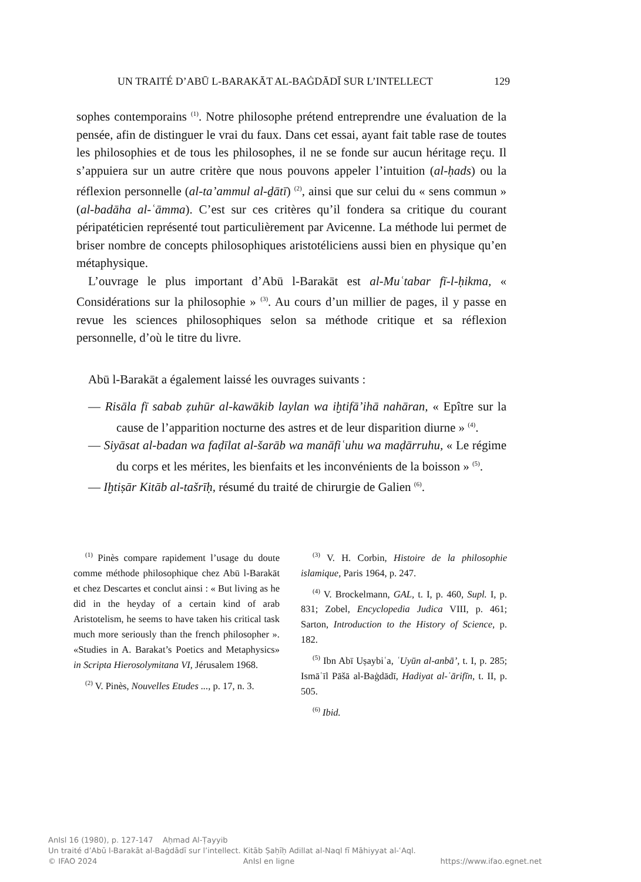UN TRAITÉ D’ABŪ L-BARAKĀT AL-BAĠDĀDĪ SUR L’INTELLECT 129
sophes contemporains <sup>(1)</sup>. Notre philosophe prétend entreprendre une évaluation de la pensée, afin de distinguer le vrai du faux. Dans cet essai, ayant fait table rase de toutes les philosophies et de tous les philosophes, il ne se fonde sur aucun héritage reçu. Il s’appuiera sur un autre critère que nous pouvons appeler l’intuition (al-ḥads) ou la réflexion personnelle (al-ta’ammul al-ḏātī) <sup>(2)</sup>, ainsi que sur celui du « sens commun » (al-badāha al-ʿāmma). C’est sur ces critères qu’il fondera sa critique du courant péripatéticien représenté tout particulièrement par Avicenne. La méthode lui permet de briser nombre de concepts philosophiques aristotéliciens aussi bien en physique qu’en métaphysique.
L’ouvrage le plus important d’Abū l-Barakāt est al-Muʿtabar fī-l-ḥikma, « Considérations sur la philosophie » <sup>(3)</sup>. Au cours d’un millier de pages, il y passe en revue les sciences philosophiques selon sa méthode critique et sa réflexion personnelle, d’où le titre du livre.
Abū l-Barakāt a également laissé les ouvrages suivants :
— Risāla fī sabab ẓuhūr al-kawākib laylan wa iḫtifā’ihā nahāran, « Epître sur la cause de l’apparition nocturne des astres et de leur disparition diurne » <sup>(4)</sup>.
— Siyāsat al-badan wa faḍīlat al-šarāb wa manāfiʿuhu wa maḍārruhu, « Le régime du corps et les mérites, les bienfaits et les inconvénients de la boisson » <sup>(5)</sup>.
— Iḫtiṣār Kitāb al-tašrīḥ, résumé du traité de chirurgie de Galien <sup>(6)</sup>.
<sup>(1)</sup> Pinès compare rapidement l’usage du doute comme méthode philosophique chez Abū l-Barakāt et chez Descartes et conclut ainsi : « But living as he did in the heyday of a certain kind of arab Aristotelism, he seems to have taken his critical task much more seriously than the french philosopher ». «Studies in A. Barakat’s Poetics and Metaphysics» in Scripta Hierosolymitana VI, Jérusalem 1968.
<sup>(2)</sup> V. Pinès, Nouvelles Etudes ..., p. 17, n. 3.
<sup>(3)</sup> V. H. Corbin, Histoire de la philosophie islamique, Paris 1964, p. 247.
<sup>(4)</sup> V. Brockelmann, GAL, t. I, p. 460, Supl. I, p. 831; Zobel, Encyclopedia Judica VIII, p. 461; Sarton, Introduction to the History of Science, p. 182.
<sup>(5)</sup> Ibn Abī Uṣaybiʿa, ʿUyūn al-anbā’, t. I, p. 285; Ismāʿīl Pāšā al-Baġdādī, Hadiyat al-ʿārifīn, t. II, p. 505.
<sup>(6)</sup> Ibid.
AnIsl 16 (1980), p. 127-147 Aḥmad Al-Ṭayyib
Un traité d’Abū l-Barakāt al-Baġdādī sur l’intellect. Kitāb Ṣaḥīḥ Adillat al-Naql fī Māhiyyat al-ʿAql.
© IFAO 2024 AnIsl en ligne https://www.ifao.egnet.net